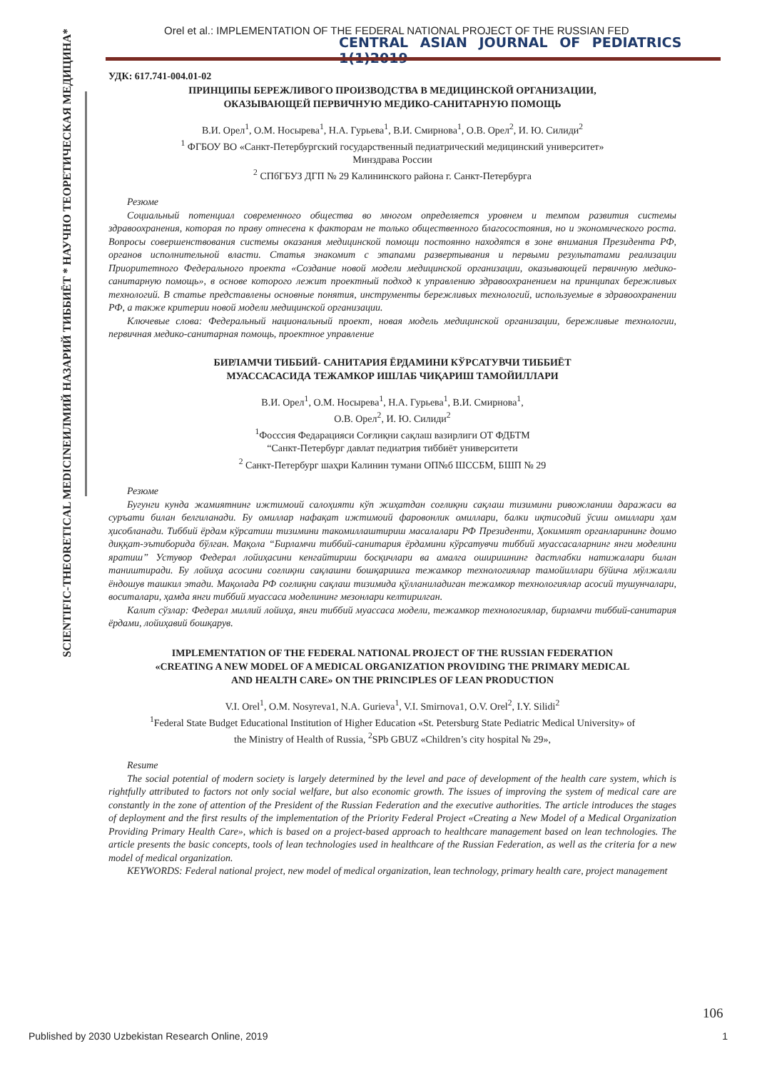Orel et al.: IMPLEMENTATION OF THE FEDERAL NATIONAL PROJECT OF THE RUSSIAN FED
CENTRAL ASIAN JOURNAL OF PEDIATRICS 1(1)2019
ИЛМИЙ НАЗАРИЙ ТИББИЁТ * НАУЧНО ТЕОРЕТИЧЕСКАЯ МЕДИЦИНА*
SCIENTIFIC-THEORETICAL MEDICINE
УДК: 617.741-004.01-02
ПРИНЦИПЫ БЕРЕЖЛИВОГО ПРОИЗВОДСТВА В МЕДИЦИНСКОЙ ОРГАНИЗАЦИИ,
ОКАЗЫВАЮЩЕЙ ПЕРВИЧНУЮ МЕДИКО-САНИТАРНУЮ ПОМОЩЬ
В.И. Орел<sup>1</sup>, О.М. Носырева<sup>1</sup>, Н.А. Гурьева<sup>1</sup>, В.И. Смирнова<sup>1</sup>, О.В. Орел<sup>2</sup>, И. Ю. Силиди<sup>2</sup>
<sup>1</sup> ФГБОУ ВО «Санкт-Петербургский государственный педиатрический медицинский университет»
Минздрава России
<sup>2</sup> СПбГБУЗ ДГП № 29 Калининского района г. Санкт-Петербурга
Резюме
Социальный потенциал современного общества во многом определяется уровнем и темпом развития системы здравоохранения, которая по праву отнесена к факторам не только общественного благосостояния, но и экономического роста. Вопросы совершенствования системы оказания медицинской помощи постоянно находятся в зоне внимания Президента РФ, органов исполнительной власти. Статья знакомит с этапами развертывания и первыми результатами реализации Приоритетного Федерального проекта «Создание новой модели медицинской организации, оказывающей первичную медико-санитарную помощь», в основе которого лежит проектный подход к управлению здравоохранением на принципах бережливых технологий. В статье представлены основные понятия, инструменты бережливых технологий, используемые в здравоохранении РФ, а также критерии новой модели медицинской организации.
Ключевые слова: Федеральный национальный проект, новая модель медицинской организации, бережливые технологии, первичная медико-санитарная помощь, проектное управление
БИРЛАМЧИ ТИББИЙ- САНИТАРИЯ ЁРДАМИНИ КЎРСАТУВЧИ ТИББИЁТ
МУАССАСАСИДА ТЕЖАМКОР ИШЛАБ ЧИҚАРИШ ТАМОЙИЛЛАРИ
В.И. Орел<sup>1</sup>, О.М. Носырева<sup>1</sup>, Н.А. Гурьева<sup>1</sup>, В.И. Смирнова<sup>1</sup>,
О.В. Орел<sup>2</sup>, И. Ю. Силиди<sup>2</sup>
<sup>1</sup> Фоссcия Федарацияси Соғлиқни сақлаш вазирлиги ОТ ФДБТМ
“Санкт-Петербург давлат педиатрия тиббиёт университети
<sup>2</sup> Санкт-Петербург шаҳри Калинин тумани ОП№б ШССБМ, БШП № 29
Резюме
Бугунги кунда жамиятнинг ижтимоий салоҳияти кўп жиҳатдан соғлиқни сақлаш тизимини ривожланиш даражаси ва суръати билан белгиланади. Бу омиллар нафақат ижтимоий фаровонлик омиллари, балки иқтисодий ўсиш омиллари ҳам ҳисобланади. Тиббий ёрдам кўрсатиш тизимини такомиллаштириш масалалари РФ Президенти, Ҳокимият органларининг доимо диққат-эътиборида бўлган. Мақола “Бирламчи тиббий-санитария ёрдамини кўрсатувчи тиббий муассасаларнинг янги моделини яратиш” Устувор Федерал лойиҳасини кенгайтириш босқичлари ва амалга оширишнинг дастлабки натижалари билан таништиради. Бу лойиҳа асосини соғлиқни сақлашни бошқаришга тежамкор технологиялар тамойиллари бўйича мўлжалли ёндошув ташкил этади. Мақолада РФ соғлиқни сақлаш тизимида қўлланиладиган тежамкор технологиялар асосий тушунчалари, воситалари, ҳамда янги тиббий муассаса моделининг мезонлари келтирилган.
Калит сўзлар: Федерал миллий лойиҳа, янги тиббий муассаса модели, тежамкор технологиялар, бирламчи тиббий-санитария ёрдами, лойиҳавий бошқарув.
IMPLEMENTATION OF THE FEDERAL NATIONAL PROJECT OF THE RUSSIAN FEDERATION
«CREATING A NEW MODEL OF A MEDICAL ORGANIZATION PROVIDING THE PRIMARY MEDICAL
AND HEALTH CARE» ON THE PRINCIPLES OF LEAN PRODUCTION
V.I. Orel<sup>1</sup>, O.M. Nosyreva1, N.A. Gurieva<sup>1</sup>, V.I. Smirnova1, O.V. Orel<sup>2</sup>, I.Y. Silidi<sup>2</sup>
<sup>1</sup> Federal State Budget Educational Institution of Higher Education «St. Petersburg State Pediatric Medical University» of
the Ministry of Health of Russia, <sup>2</sup>SPb GBUZ «Children’s city hospital № 29»,
Resume
The social potential of modern society is largely determined by the level and pace of development of the health care system, which is rightfully attributed to factors not only social welfare, but also economic growth. The issues of improving the system of medical care are constantly in the zone of attention of the President of the Russian Federation and the executive authorities. The article introduces the stages of deployment and the first results of the implementation of the Priority Federal Project «Creating a New Model of a Medical Organization Providing Primary Health Care», which is based on a project-based approach to healthcare management based on lean technologies. The article presents the basic concepts, tools of lean technologies used in healthcare of the Russian Federation, as well as the criteria for a new model of medical organization.
KEYWORDS: Federal national project, new model of medical organization, lean technology, primary health care, project management
106
Published by 2030 Uzbekistan Research Online, 2019 1